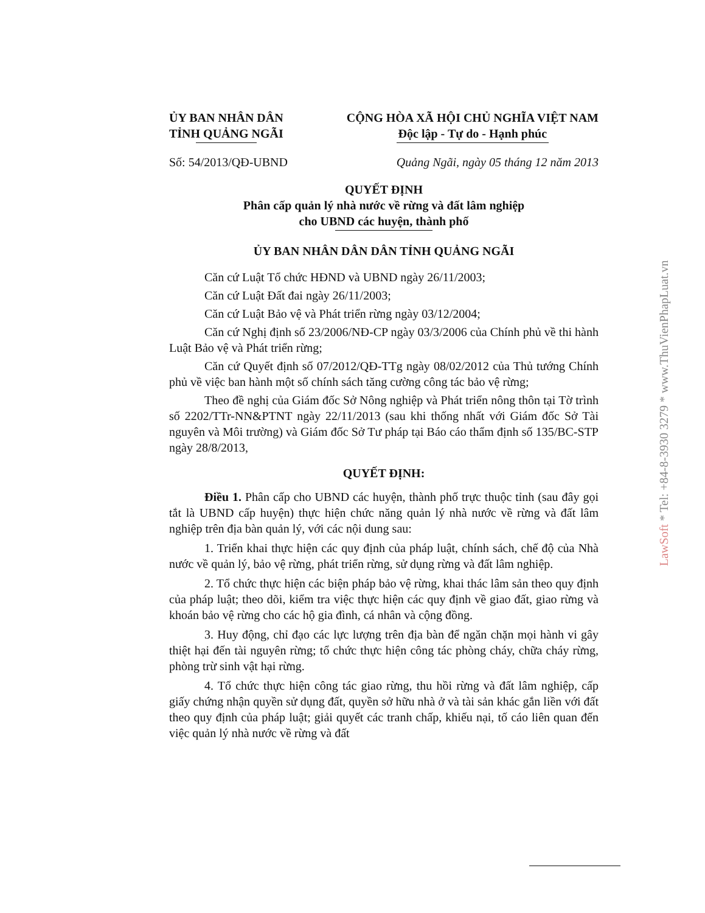ỦY BAN NHÂN DÂN
TỈNH QUẢNG NGÃI
CỘNG HÒA XÃ HỘI CHỦ NGHĨA VIỆT NAM
Độc lập - Tự do - Hạnh phúc
Số: 54/2013/QĐ-UBND Quảng Ngãi, ngày 05 tháng 12 năm 2013
QUYẾT ĐỊNH
Phân cấp quản lý nhà nước về rừng và đất lâm nghiệp
cho UBND các huyện, thành phố
ỦY BAN NHÂN DÂN DÂN TỈNH QUẢNG NGÃI
Căn cứ Luật Tổ chức HĐND và UBND ngày 26/11/2003;
Căn cứ Luật Đất đai ngày 26/11/2003;
Căn cứ Luật Bảo vệ và Phát triển rừng ngày 03/12/2004;
Căn cứ Nghị định số 23/2006/NĐ-CP ngày 03/3/2006 của Chính phủ về thi hành Luật Bảo vệ và Phát triển rừng;
Căn cứ Quyết định số 07/2012/QĐ-TTg ngày 08/02/2012 của Thủ tướng Chính phủ về việc ban hành một số chính sách tăng cường công tác bảo vệ rừng;
Theo đề nghị của Giám đốc Sở Nông nghiệp và Phát triển nông thôn tại Tờ trình số 2202/TTr-NN&PTNT ngày 22/11/2013 (sau khi thống nhất với Giám đốc Sở Tài nguyên và Môi trường) và Giám đốc Sở Tư pháp tại Báo cáo thẩm định số 135/BC-STP ngày 28/8/2013,
QUYẾT ĐỊNH:
Điều 1. Phân cấp cho UBND các huyện, thành phố trực thuộc tỉnh (sau đây gọi tắt là UBND cấp huyện) thực hiện chức năng quản lý nhà nước về rừng và đất lâm nghiệp trên địa bàn quản lý, với các nội dung sau:
1. Triển khai thực hiện các quy định của pháp luật, chính sách, chế độ của Nhà nước về quản lý, bảo vệ rừng, phát triển rừng, sử dụng rừng và đất lâm nghiệp.
2. Tổ chức thực hiện các biện pháp bảo vệ rừng, khai thác lâm sản theo quy định của pháp luật; theo dõi, kiểm tra việc thực hiện các quy định về giao đất, giao rừng và khoán bảo vệ rừng cho các hộ gia đình, cá nhân và cộng đồng.
3. Huy động, chỉ đạo các lực lượng trên địa bàn để ngăn chặn mọi hành vi gây thiệt hại đến tài nguyên rừng; tổ chức thực hiện công tác phòng cháy, chữa cháy rừng, phòng trừ sinh vật hại rừng.
4. Tổ chức thực hiện công tác giao rừng, thu hồi rừng và đất lâm nghiệp, cấp giấy chứng nhận quyền sử dụng đất, quyền sở hữu nhà ở và tài sản khác gắn liền với đất theo quy định của pháp luật; giải quyết các tranh chấp, khiếu nại, tố cáo liên quan đến việc quản lý nhà nước về rừng và đất
LawSoft * Tel: +84-8-3930 3279 * www.ThuVienPhapLuat.vn